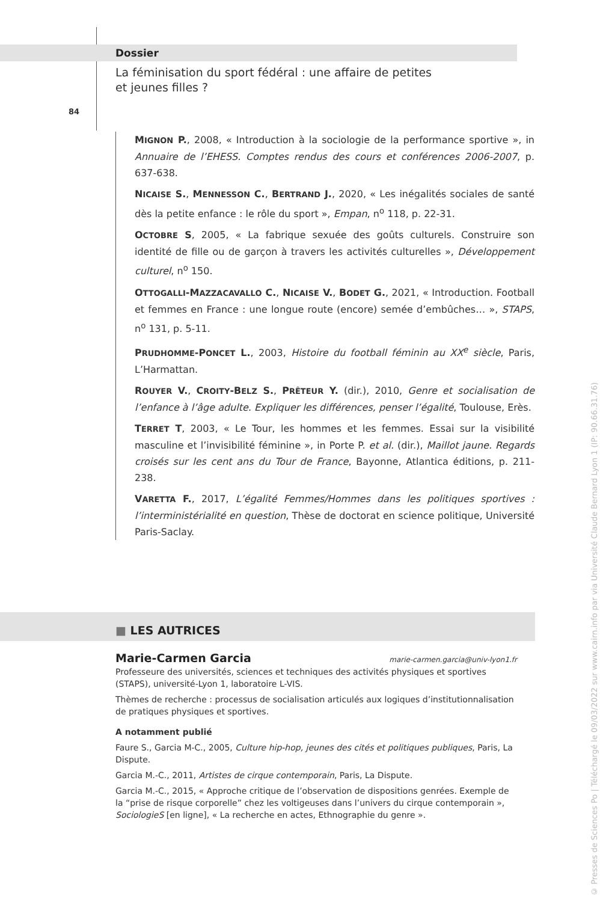Dossier
La féminisation du sport fédéral : une affaire de petites
et jeunes filles ?
84
MIGNON P., 2008, « Introduction à la sociologie de la performance sportive », in Annuaire de l’EHESS. Comptes rendus des cours et conférences 2006-2007, p. 637-638.
NICAISE S., MENNESSON C., BERTRAND J., 2020, « Les inégalités sociales de santé dès la petite enfance : le rôle du sport », Empan, n<sup>o</sup> 118, p. 22-31.
OCTOBRE S, 2005, « La fabrique sexuée des goûts culturels. Construire son identité de fille ou de garçon à travers les activités culturelles », Développement culturel, n<sup>o</sup> 150.
OTTOGALLI-MAZZACAVALLO C., NICAISE V., BODET G., 2021, « Introduction. Football et femmes en France : une longue route (encore) semée d’embûches… », STAPS, n<sup>o</sup> 131, p. 5-11.
PRUDHOMME-PONCET L., 2003, Histoire du football féminin au XX<sup>e</sup> siècle, Paris, L’Harmattan.
ROUYER V., CROITY-BELZ S., PRÊTEUR Y. (dir.), 2010, Genre et socialisation de l’enfance à l’âge adulte. Expliquer les différences, penser l’égalité, Toulouse, Erès.
TERRET T, 2003, « Le Tour, les hommes et les femmes. Essai sur la visibilité masculine et l’invisibilité féminine », in Porte P. et al. (dir.), Maillot jaune. Regards croisés sur les cent ans du Tour de France, Bayonne, Atlantica éditions, p. 211-238.
VARETTA F., 2017, L’égalité Femmes/Hommes dans les politiques sportives : l’interministérialité en question, Thèse de doctorat en science politique, Université Paris-Saclay.
■ LES AUTRICES
Marie-Carmen Garcia marie-carmen.garcia@univ-lyon1.fr
Professeure des universités, sciences et techniques des activités physiques et sportives (STAPS), université-Lyon 1, laboratoire L-VIS.
Thèmes de recherche : processus de socialisation articulés aux logiques d’institutionnalisation de pratiques physiques et sportives.
A notamment publié
Faure S., Garcia M-C., 2005, Culture hip-hop, jeunes des cités et politiques publiques, Paris, La Dispute.
Garcia M.-C., 2011, Artistes de cirque contemporain, Paris, La Dispute.
Garcia M.-C., 2015, « Approche critique de l’observation de dispositions genrées. Exemple de la “prise de risque corporelle” chez les voltigeuses dans l’univers du cirque contemporain », SociologieS [en ligne], « La recherche en actes, Ethnographie du genre ».
© Presses de Sciences Po | Téléchargé le 09/03/2022 sur www.cairn.info par via Université Claude Bernard Lyon 1 (IP: 90.66.31.76)